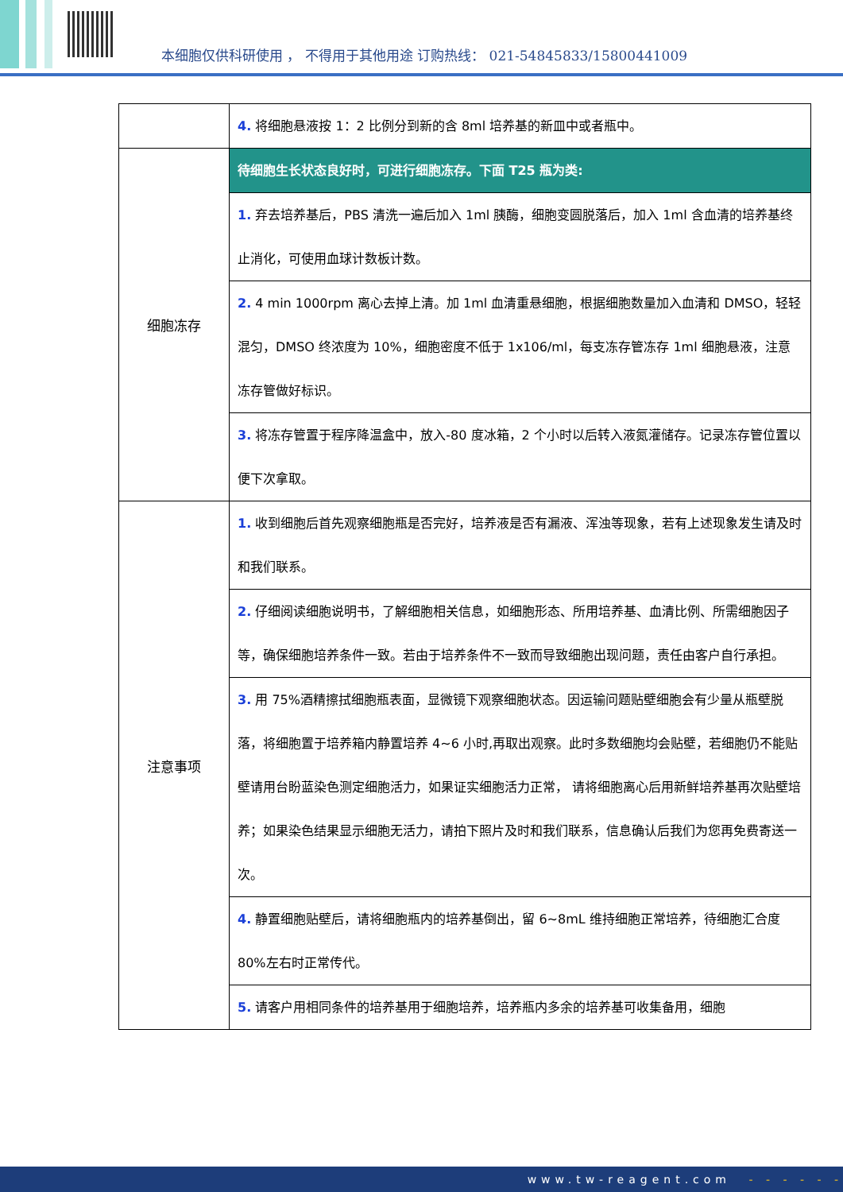本细胞仅供科研使用 ， 不得用于其他用途 订购热线： 021-54845833/15800441009
| | 4. 将细胞悬液按 1：2 比例分到新的含 8ml 培养基的新皿中或者瓶中。 |
| 细胞冻存 | 待细胞生长状态良好时，可进行细胞冻存。下面 T25 瓶为类: |
| | 1. 弃去培养基后，PBS 清洗一遍后加入 1ml 胰酶，细胞变圆脱落后，加入 1ml 含血清的培养基终止消化，可使用血球计数板计数。 |
| | 2. 4 min 1000rpm 离心去掉上清。加 1ml 血清重悬细胞，根据细胞数量加入血清和 DMSO，轻轻混匀，DMSO 终浓度为 10%，细胞密度不低于 1x106/ml，每支冻存管冻存 1ml 细胞悬液，注意冻存管做好标识。 |
| | 3. 将冻存管置于程序降温盒中，放入-80 度冰箱，2 个小时以后转入液氮灌储存。记录冻存管位置以便下次拿取。 |
| 注意事项 | 1. 收到细胞后首先观察细胞瓶是否完好，培养液是否有漏液、浑浊等现象，若有上述现象发生请及时和我们联系。 |
| | 2. 仔细阅读细胞说明书，了解细胞相关信息，如细胞形态、所用培养基、血清比例、所需细胞因子等，确保细胞培养条件一致。若由于培养条件不一致而导致细胞出现问题，责任由客户自行承担。 |
| | 3. 用 75%酒精擦拭细胞瓶表面，显微镜下观察细胞状态。因运输问题贴壁细胞会有少量从瓶壁脱落，将细胞置于培养箱内静置培养 4~6 小时,再取出观察。此时多数细胞均会贴壁，若细胞仍不能贴壁请用台盼蓝染色测定细胞活力，如果证实细胞活力正常， 请将细胞离心后用新鲜培养基再次贴壁培养；如果染色结果显示细胞无活力，请拍下照片及时和我们联系，信息确认后我们为您再免费寄送一次。 |
| | 4. 静置细胞贴壁后，请将细胞瓶内的培养基倒出，留 6~8mL 维持细胞正常培养，待细胞汇合度 80%左右时正常传代。 |
| | 5. 请客户用相同条件的培养基用于细胞培养，培养瓶内多余的培养基可收集备用，细胞 |
www.tw-reagent.com - - - - - -